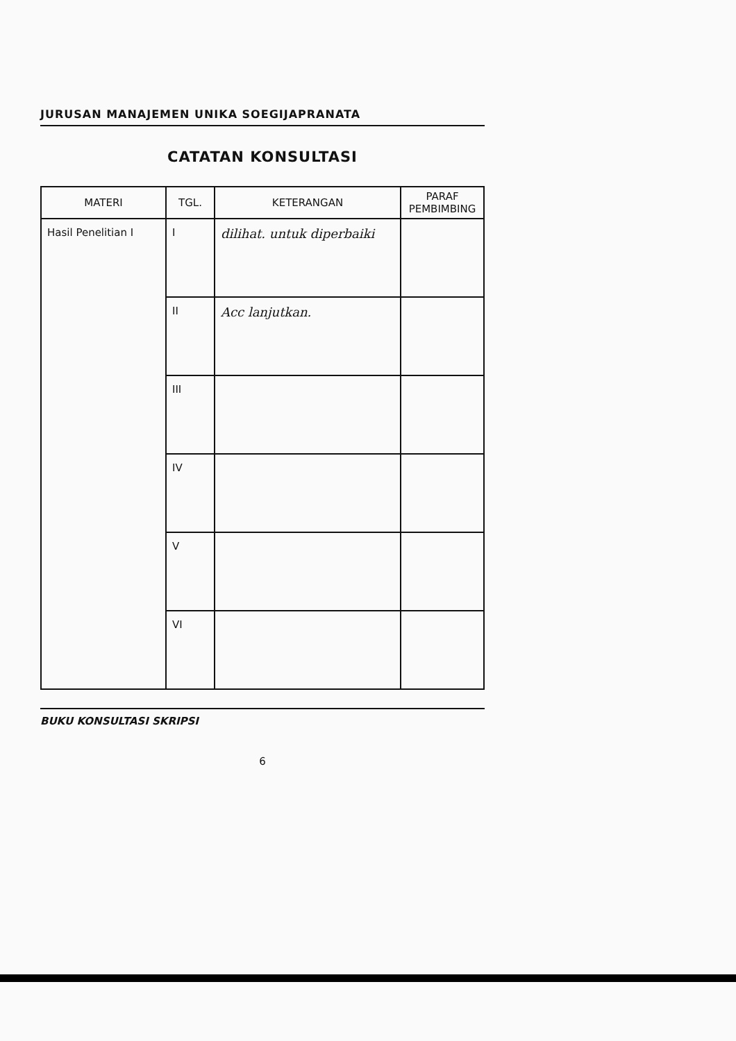JURUSAN MANAJEMEN UNIKA SOEGIJAPRANATA
CATATAN KONSULTASI
| MATERI | TGL. | KETERANGAN | PARAF PEMBIMBING |
| --- | --- | --- | --- |
| Hasil Penelitian I | I | dilihat. untuk diperbaiki | |
| | II | Acc lanjutkan. | |
| | III | | |
| | IV | | |
| | V | | |
| | VI | | |
BUKU KONSULTASI SKRIPSI
6